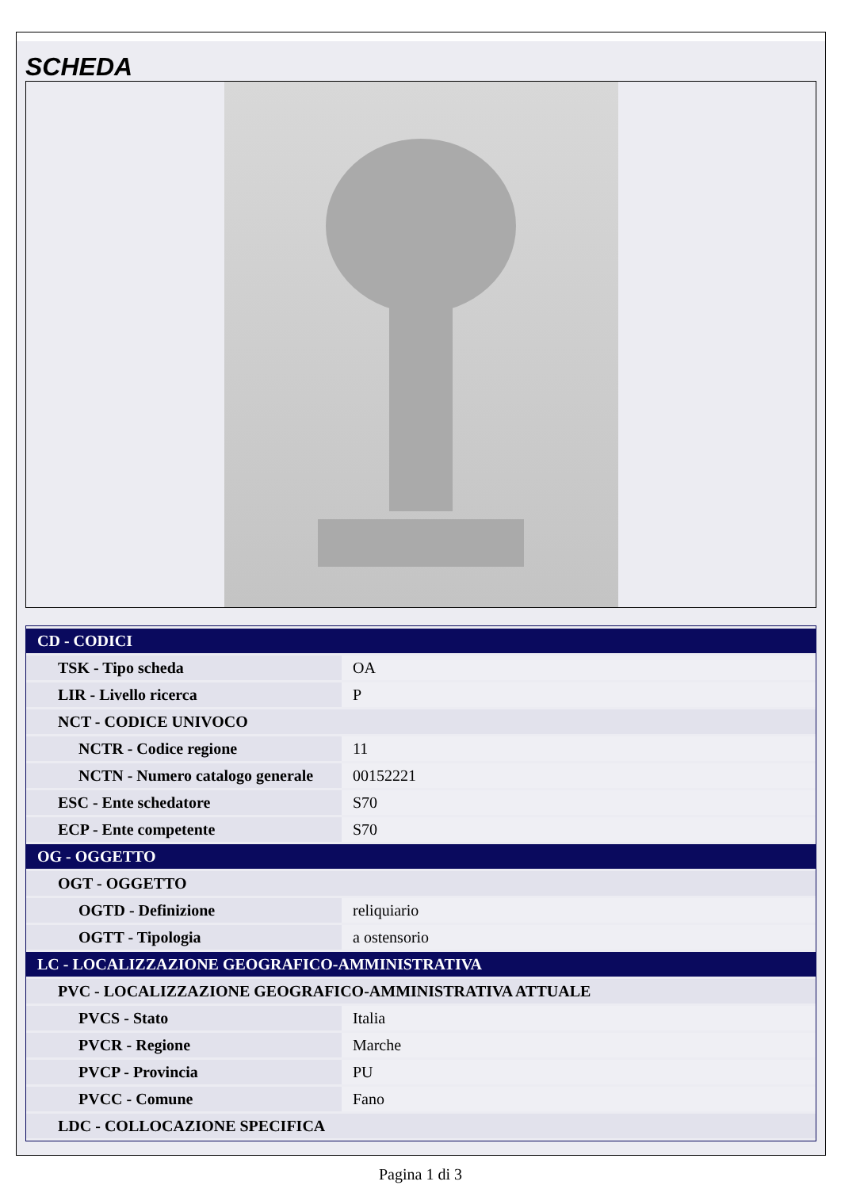SCHEDA
| CD - CODICI | |
| TSK - Tipo scheda | OA |
| LIR - Livello ricerca | P |
| NCT - CODICE UNIVOCO | |
| NCTR - Codice regione | 11 |
| NCTN - Numero catalogo generale | 00152221 |
| ESC - Ente schedatore | S70 |
| ECP - Ente competente | S70 |
| OG - OGGETTO | |
| OGT - OGGETTO | |
| OGTD - Definizione | reliquiario |
| OGTT - Tipologia | a ostensorio |
| LC - LOCALIZZAZIONE GEOGRAFICO-AMMINISTRATIVA | |
| PVC - LOCALIZZAZIONE GEOGRAFICO-AMMINISTRATIVA ATTUALE | |
| PVCS - Stato | Italia |
| PVCR - Regione | Marche |
| PVCP - Provincia | PU |
| PVCC - Comune | Fano |
| LDC - COLLOCAZIONE SPECIFICA | |
Pagina 1 di 3